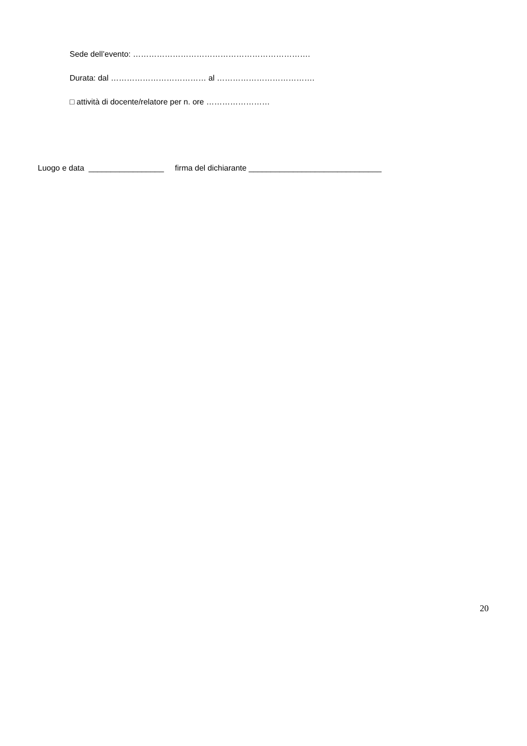Sede dell’evento: ………………………………………………………….
Durata: dal ……………………………… al ……………………………….
□ attività di docente/relatore per n. ore ……………………
Luogo e data _________________ firma del dichiarante ______________________________
20